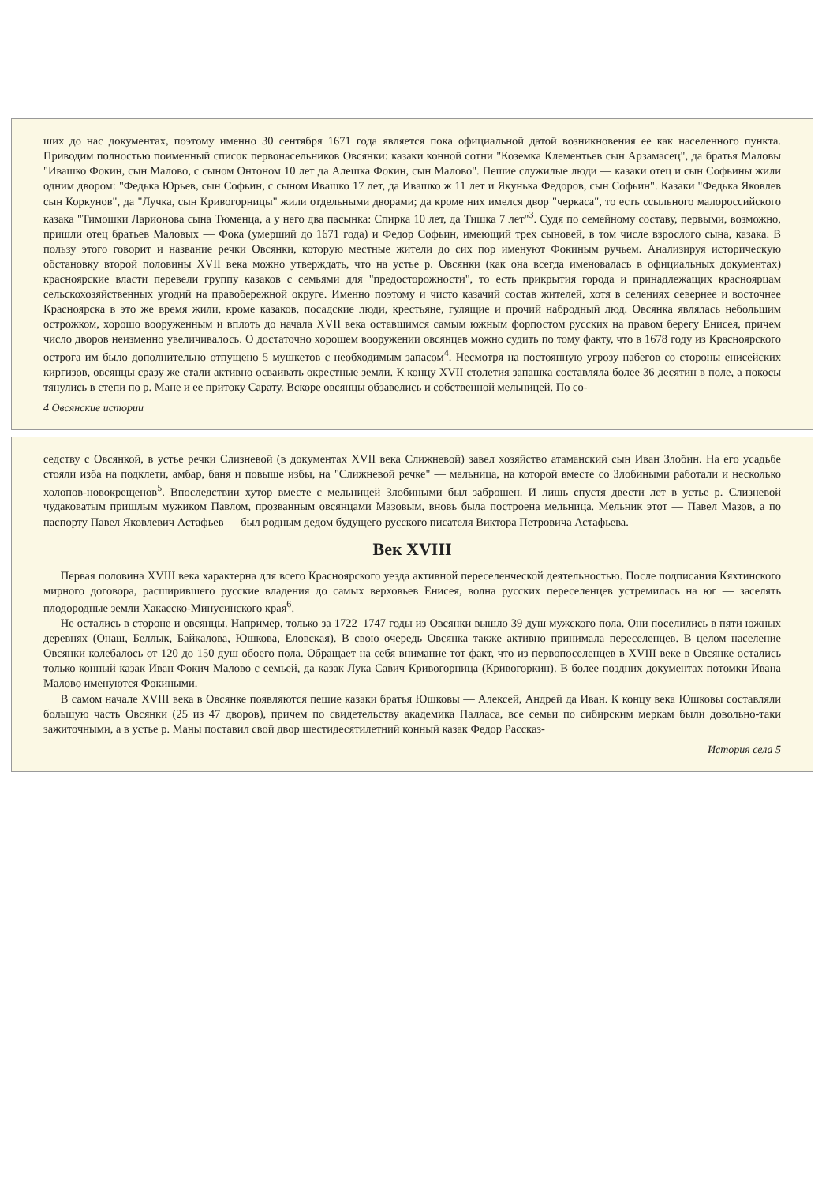ших до нас документах, поэтому именно 30 сентября 1671 года является пока официальной датой возникновения ее как населенного пункта. Приводим полностью поименный список первонасельников Овсянки: казаки конной сотни "Коземка Клементьев сын Арзамасец", да братья Маловы "Ивашко Фокин, сын Малово, с сыном Онтоном 10 лет да Алешка Фокин, сын Малово". Пешие служилые люди — казаки отец и сын Софьины жили одним двором: "Федька Юрьев, сын Софьин, с сыном Ивашко 17 лет, да Ивашко ж 11 лет и Якунька Федоров, сын Софьин". Казаки "Федька Яковлев сын Коркунов", да "Лучка, сын Кривогорницы" жили отдельными дворами; да кроме них имелся двор "черкаса", то есть ссыльного малороссийского казака "Тимошки Ларионова сына Тюменца, а у него два пасынка: Спирка 10 лет, да Тишка 7 лет"<sup>3</sup>. Судя по семейному составу, первыми, возможно, пришли отец братьев Маловых — Фока (умерший до 1671 года) и Федор Софьин, имеющий трех сыновей, в том числе взрослого сына, казака. В пользу этого говорит и название речки Овсянки, которую местные жители до сих пор именуют Фокиным ручьем. Анализируя историческую обстановку второй половины XVII века можно утверждать, что на устье р. Овсянки (как она всегда именовалась в официальных документах) красноярские власти перевели группу казаков с семьями для "предосторожности", то есть прикрытия города и принадлежащих красноярцам сельскохозяйственных угодий на правобережной округе. Именно поэтому и чисто казачий состав жителей, хотя в селениях севернее и восточнее Красноярска в это же время жили, кроме казаков, посадские люди, крестьяне, гулящие и прочий набродный люд. Овсянка являлась небольшим острожком, хорошо вооруженным и вплоть до начала XVII века оставшимся самым южным форпостом русских на правом берегу Енисея, причем число дворов неизменно увеличивалось. О достаточно хорошем вооружении овсянцев можно судить по тому факту, что в 1678 году из Красноярского острога им было дополнительно отпущено 5 мушкетов с необходимым запасом<sup>4</sup>. Несмотря на постоянную угрозу набегов со стороны енисейских киргизов, овсянцы сразу же стали активно осваивать окрестные земли. К концу XVII столетия запашка составляла более 36 десятин в поле, а покосы тянулись в степи по р. Мане и ее притоку Сарату. Вскоре овсянцы обзавелись и собственной мельницей. По со-
4 Овсянские истории
седству с Овсянкой, в устье речки Слизневой (в документах XVII века Слижневой) завел хозяйство атаманский сын Иван Злобин. На его усадьбе стояли изба на подклети, амбар, баня и повыше избы, на "Слижневой речке" — мельница, на которой вместе со Злобиными работали и несколько холопов-новокрещенов<sup>5</sup>. Впоследствии хутор вместе с мельницей Злобиными был заброшен. И лишь спустя двести лет в устье р. Слизневой чудаковатым пришлым мужиком Павлом, прозванным овсянцами Мазовым, вновь была построена мельница. Мельник этот — Павел Мазов, а по паспорту Павел Яковлевич Астафьев — был родным дедом будущего русского писателя Виктора Петровича Астафьева.
Век XVIII
Первая половина XVIII века характерна для всего Красноярского уезда активной переселенческой деятельностью. После подписания Кяхтинского мирного договора, расширившего русские владения до самых верховьев Енисея, волна русских переселенцев устремилась на юг — заселять плодородные земли Хакасско-Минусинского края<sup>6</sup>.
Не остались в стороне и овсянцы. Например, только за 1722–1747 годы из Овсянки вышло 39 душ мужского пола. Они поселились в пяти южных деревнях (Онаш, Беллык, Байкалова, Юшкова, Еловская). В свою очередь Овсянка также активно принимала переселенцев. В целом население Овсянки колебалось от 120 до 150 душ обоего пола. Обращает на себя внимание тот факт, что из первопоселенцев в XVIII веке в Овсянке остались только конный казак Иван Фокич Малово с семьей, да казак Лука Савич Кривогорница (Кривогоркин). В более поздних документах потомки Ивана Малово именуются Фокиными.
В самом начале XVIII века в Овсянке появляются пешие казаки братья Юшковы — Алексей, Андрей да Иван. К концу века Юшковы составляли большую часть Овсянки (25 из 47 дворов), причем по свидетельству академика Палласа, все семьи по сибирским меркам были довольно-таки зажиточными, а в устье р. Маны поставил свой двор шестидесятилетний конный казак Федор Рассказ-
История села 5